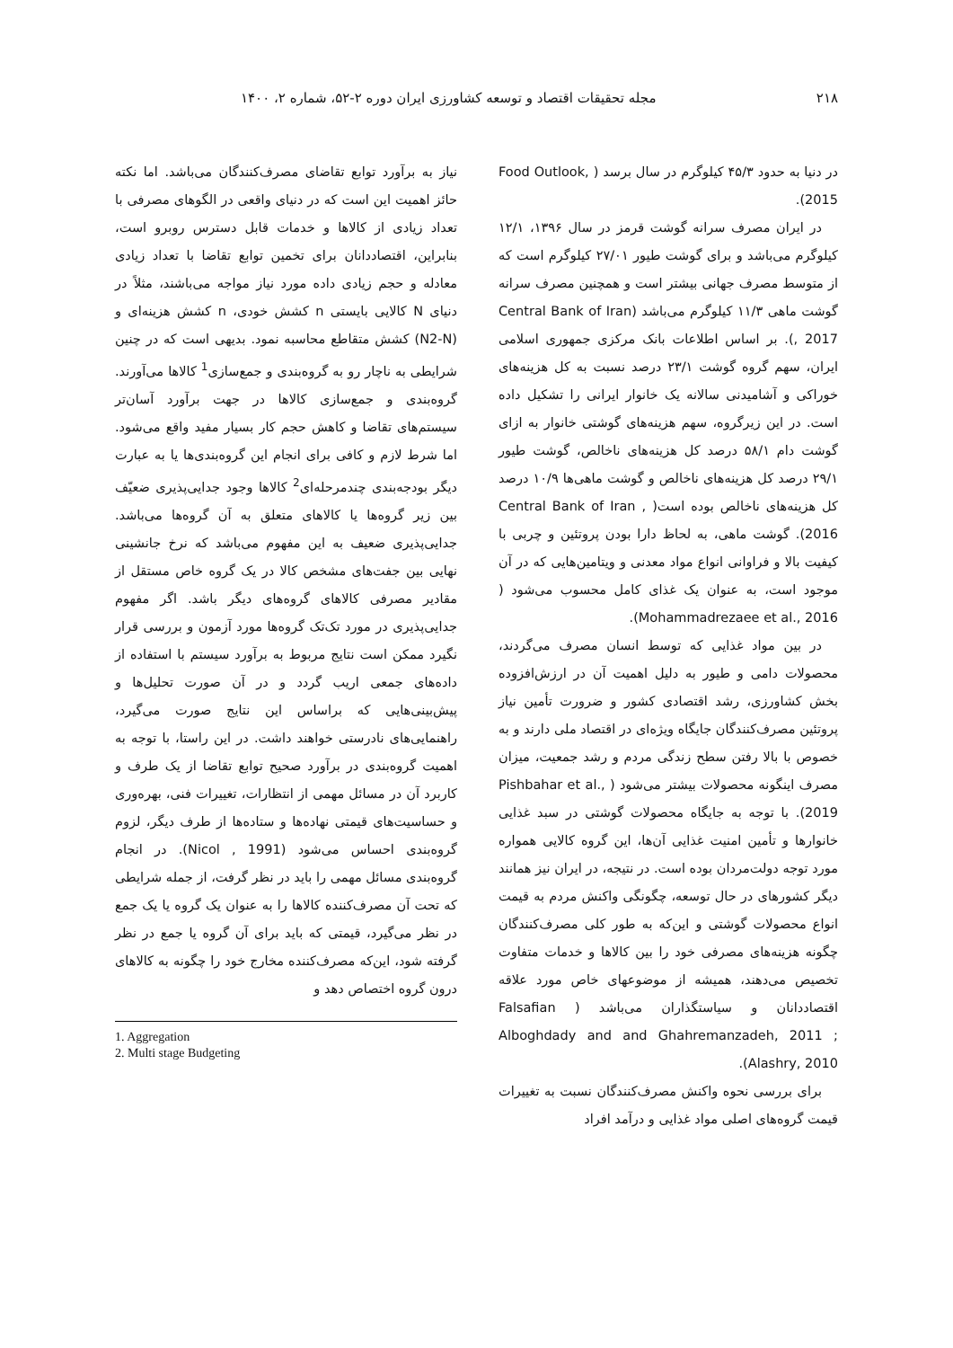۲۱۸ مجله تحقیقات اقتصاد و توسعه کشاورزی ایران دوره ۲-۵۲، شماره ۲، ۱۴۰۰
در دنیا به حدود ۴۵/۳ کیلوگرم در سال برسد ( Food Outlook, 2015).
در ایران مصرف سرانه گوشت قرمز در سال ۱۳۹۶، ۱۲/۱ کیلوگرم می‌باشد و برای گوشت طیور ۲۷/۰۱ کیلوگرم است که از متوسط مصرف جهانی بیشتر است و همچنین مصرف سرانه گوشت ماهی ۱۱/۳ کیلوگرم می‌باشد (Central Bank of Iran , 2017). بر اساس اطلاعات بانک مرکزی جمهوری اسلامی ایران، سهم گروه گوشت ۲۳/۱ درصد نسبت به کل هزینه‌های خوراکی و آشامیدنی سالانه یک خانوار ایرانی را تشکیل داده است. در این زیرگروه، سهم هزینه‌های گوشتی خانوار به ازای گوشت دام ۵۸/۱ درصد کل هزینه‌های ناخالص، گوشت طیور ۲۹/۱ درصد کل هزینه‌های ناخالص و گوشت ماهی‌ها ۱۰/۹ درصد کل هزینه‌های ناخالص بوده است( Central Bank of Iran , 2016). گوشت ماهی، به لحاظ دارا بودن پروتئین و چربی با کیفیت بالا و فراوانی انواع مواد معدنی و ویتامین‌هایی که در آن موجود است، به عنوان یک غذای کامل محسوب می‌شود ( Mohammadrezaee et al., 2016).
در بین مواد غذایی که توسط انسان مصرف می‌گردند، محصولات دامی و طیور به دلیل اهمیت آن در ارزش‌افزوده بخش کشاورزی، رشد اقتصادی کشور و ضرورت تأمین نیاز پروتئین مصرف‌کنندگان جایگاه ویژه‌ای در اقتصاد ملی دارند و به خصوص با بالا رفتن سطح زندگی مردم و رشد جمعیت، میزان مصرف اینگونه محصولات بیشتر می‌شود ( Pishbahar et al., 2019). با توجه به جایگاه محصولات گوشتی در سبد غذایی خانوارها و تأمین امنیت غذایی آن‌ها، این گروه کالایی همواره مورد توجه دولت‌مردان بوده است. در نتیجه، در ایران نیز همانند دیگر کشورهای در حال توسعه، چگونگی واکنش مردم به قیمت انواع محصولات گوشتی و این‌که به طور کلی مصرف‌کنندگان چگونه هزینه‌های مصرفی خود را بین کالاها و خدمات متفاوت تخصیص می‌دهند، همیشه از موضوعهای خاص مورد علاقه اقتصاددانان و سیاستگذاران می‌باشد ( Falsafian Alboghdady and and Ghahremanzadeh, 2011 ; Alashry, 2010).
برای بررسی نحوه واکنش مصرف‌کنندگان نسبت به تغییرات قیمت گروه‌های اصلی مواد غذایی و درآمد افراد
نیاز به برآورد توابع تقاضای مصرف‌کنندگان می‌باشد. اما نکته حائز اهمیت این است که در دنیای واقعی در الگوهای مصرفی با تعداد زیادی از کالاها و خدمات قابل دسترس روبرو است، بنابراین، اقتصاددانان برای تخمین توابع تقاضا با تعداد زیادی معادله و حجم زیادی داده مورد نیاز مواجه می‌باشند، مثلاً در دنیای N کالایی بایستی n کشش خودی، n کشش هزینه‌ای و (N2-N) کشش متقاطع محاسبه نمود. بدیهی است که در چنین شرایطی به ناچار رو به گروه‌بندی و جمع‌سازی<sup>1</sup> کالاها می‌آورند. گروه‌بندی و جمع‌سازی کالاها در جهت برآورد آسان‌تر سیستم‌های تقاضا و کاهش حجم کار بسیار مفید واقع می‌شود. اما شرط لازم و کافی برای انجام این گروه‌بندی‌ها یا به عبارت دیگر بودجه‌بندی چندمرحله‌ای<sup>2</sup> کالاها وجود جدایی‌پذیری ضعیّف بین زیر گروه‌ها یا کالاهای متعلق به آن گروه‌ها می‌باشد. جدایی‌پذیری ضعیف به این مفهوم می‌باشد که نرخ جانشینی نهایی بین جفت‌های مشخص کالا در یک گروه خاص مستقل از مقادیر مصرفی کالاهای گروه‌های دیگر باشد. اگر مفهوم جدایی‌پذیری در مورد تک‌تک گروه‌ها مورد آزمون و بررسی قرار نگیرد ممکن است نتایج مربوط به برآورد سیستم با استفاده از داده‌های جمعی اریب گردد و در آن صورت تحلیل‌ها و پیش‌بینی‌هایی که براساس این نتایج صورت می‌گیرد، راهنمایی‌های نادرستی خواهند داشت. در این راستا، با توجه به اهمیت گروه‌بندی در برآورد صحیح توابع تقاضا از یک طرف و کاربرد آن در مسائل مهمی از انتظارات، تغییرات فنی، بهره‌وری و حساسیت‌های قیمتی نهاده‌ها و ستاده‌ها از طرف دیگر، لزوم گروه‌بندی احساس می‌شود (Nicol , 1991). در انجام گروه‌بندی مسائل مهمی را باید در نظر گرفت، از جمله شرایطی که تحت آن مصرف‌کننده کالاها را به عنوان یک گروه یا یک جمع در نظر می‌گیرد، قیمتی که باید برای آن گروه یا جمع در نظر گرفته شود، این‌که مصرف‌کننده مخارج خود را چگونه به کالاهای درون گروه اختصاص دهد و
1. Aggregation
2. Multi stage Budgeting